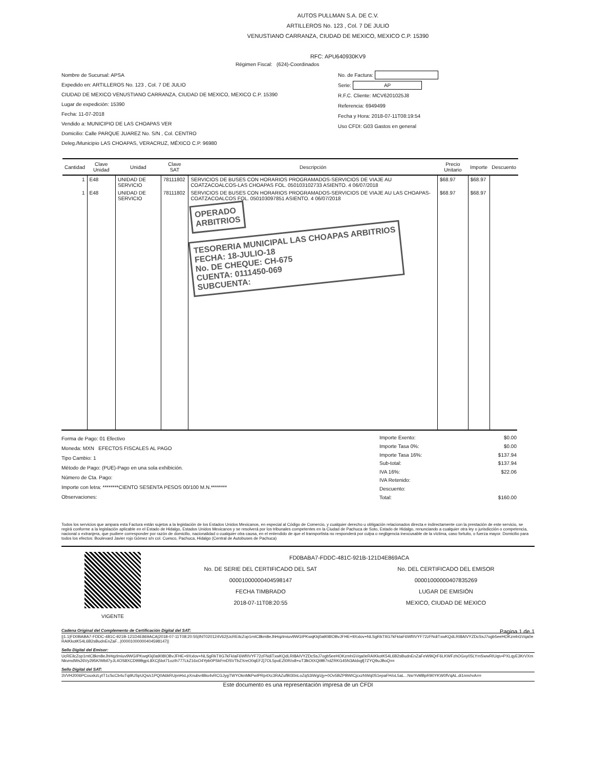AUTOS PULLMAN S.A. DE C.V.
ARTILLEROS No. 123 , Col. 7 DE JULIO
VENUSTIANO CARRANZA, CIUDAD DE MEXICO, MEXICO C.P. 15390
RFC: APU640930KV9
Régimen Fiscal: (624)-Coordinados
Nombre de Sucursal: APSA
Expedido en: ARTILLEROS No. 123 , Col. 7 DE JULIO
CIUDAD DE MEXICO VENUSTIANO CARRANZA, CIUDAD DE MEXICO, MEXICO C.P. 15390
Lugar de expedición: 15390
Fecha: 11-07-2018
Vendido a: MUNICIPIO DE LAS CHOAPAS VER
Domicilio: Calle PARQUE JUAREZ No. S/N , Col. CENTRO
Deleg./Municipio LAS CHOAPAS, VERACRUZ, MÉXICO C.P. 96980
No. de Factura:
Serie: AP
R.F.C. Cliente: MCV6201025J8
Referencia: 6949499
Fecha y Hora: 2018-07-11T08:19:54
Uso CFDI: G03 Gastos en general
| Cantidad | Clave Unidad | Unidad | Clave SAT | Descripción | Precio Unitario | Importe | Descuento |
| --- | --- | --- | --- | --- | --- | --- | --- |
| 1 | E48 | UNIDAD DE SERVICIO | 78111802 | SERVICIOS DE BUSES CON HORARIOS PROGRAMADOS-SERVICIOS DE VIAJE AU COATZACOALCOS-LAS CHOAPAS FOL. 050103102733 ASIENTO. 4 06/07/2018 | $68.97 | $68.97 | |
| 1 | E48 | UNIDAD DE SERVICIO | 78111802 | SERVICIOS DE BUSES CON HORARIOS PROGRAMADOS-SERVICIOS DE VIAJE AU LAS CHOAPAS-COATZACOALCOS FOL. 050103097851 ASIENTO. 4 06/07/2018 | $68.97 | $68.97 | |
| | | | | OPERADO ARBITRIOS TESORERIA MUNICIPAL LAS CHOAPAS ARBITRIOS FECHA: 18-JULIO-18 No. DE CHEQUE: CH-675 CUENTA: 0111450-069 SUBCUENTA: | | | |
Forma de Pago: 01 Efectivo
Moneda: MXN EFECTOS FISCALES AL PAGO
Tipo Cambio: 1
Método de Pago: (PUE)-Pago en una sola exhibición.
Número de Cta. Pago:
Importe con letra: ********CIENTO SESENTA PESOS 00/100 M.N.********
Observaciones:
| Importe Exento: | $0.00 |
| Importe Tasa 0%: | $0.00 |
| Importe Tasa 16%: | $137.94 |
| Sub-total: | $137.94 |
| IVA 16%: | $22.06 |
| IVA Retenido: | |
| Descuento: | |
| Total: | $160.00 |
Todos los servicios que ampara esta Factura están sujetos a la legislación de los Estados Unidos Mexicanos, en especial al Código de Comercio, y cualquier derecho u obligación relacionados directa e indirectamente con la prestación de este servicio, se regirá conforme a la legislación aplicable en el Estado de Hidalgo, Estados Unidos Mexicanos y se resolverá por los tribunales competentes en la Ciudad de Pachuca de Soto, Estado de Hidalgo, renunciando a cualquier otra ley o jurisdicción o competencia, nacional o extranjera, que pudiere corresponder por razón de domicilio, nacionalidad o cualquier otra causa, en el entendido de que el transportista no responderá por culpa o negligencia inexcusable de la víctima, caso fortuito, o fuerza mayor. Domicilio para todos los efectos: Boulevard Javier rojo Gómez s/n col. Cuesco, Pachuca, Hidalgo (Central de Autobuses de Pachuca)
VIGENTE
FD0BABA7-FDDC-481C-921B-121D4E869ACA
No. DE SERIE DEL CERTIFICADO DEL SAT
00001000000404598147
FECHA TIMBRADO
2018-07-11T08:20:55
No. DEL CERTIFICADO DEL EMISOR
00001000000407835269
LUGAR DE EMISIÓN
MEXICO, CIUDAD DE MEXICO
Cadena Original del Complemento de Certificación Digital del SAT: Pagina 1 de 1
||1.1|FD0BABA7-FDDC-481C-921B-121D4E869ACA|2018-07-11T08:20:55|INT020124V62|UcREilcZop1mtC8km8eJhHqzlmiuv9WGIPKwqKkj0a908IOBvJFHE+9Xxlov+NLSgRkTIIG7kFkIaF6WfIIVYF72zFNdiTxwKQdLRI8AIVYZDcSsJ7ogb5eeHOKzmhGVqa0eRAIKkotK54L6B2sBudnEnZaF...|00001000000404598147||
Sello Digital del Emisor:
UcREilcZop1mtC8km8eJhHqzlmiuv9WGIPKwqKkj0a908IOBvJFHE+9Xxlov+NLSgRkTIIG7kFkIaF6WfIIVYF72zFNdiTxwKQdLRI8AIVYZDcSsJ7ogb5eeHOKzmhGVqa0eRAIKkotK54L6B2sBudnEnZaFeW9iQrF6LKWFzhOGxy05LYmSwwRIUqs+PXLqyE3KrVXmNkvmdWs26Vy295K/Wbil7yJL4OS8XCD99BgpL8XCj5lot71ozIh777LkZ16xO4Ypb0PSkFmDSVTbZXreO0qEFZj7OL5poEZt0R/o8+uT3lkOtXQi9B7rdZRKG45N3Aldxgfj7ZYQ9uJBoQ==
Sello Digital del SAT:
3VVH2006PCouxkzLytT1cScCb4uTqi9USpUQs/c1PQ0A6kRUpnHxLpXnubv4Bio4vRCGJygTWYOknMkPwIPRp4Xc3RAZufBI30nLoZqS3iWg/zjy+0Ov5BZPBWICjcxzNWq0S1epaFH/oL5aL...NsrYvMBpR90YKW0fVqAL.di1nm/rvA==
Este documento es una representación impresa de un CFDI